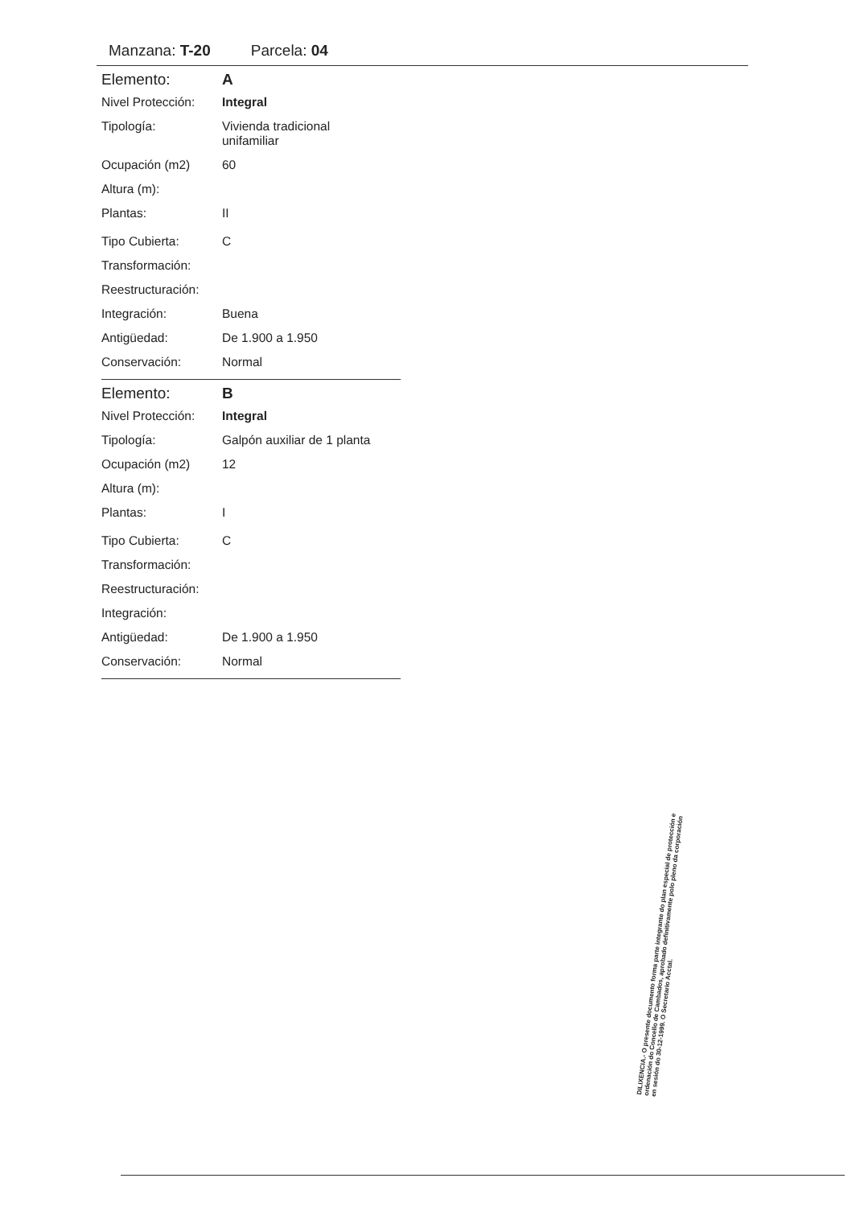Manzana: T-20 Parcela: 04
| Elemento: | A |
| Nivel Protección: | Integral |
| Tipología: | Vivienda tradicional unifamiliar |
| Ocupación (m2) | 60 |
| Altura (m): | |
| Plantas: | II |
| Tipo Cubierta: | C |
| Transformación: | |
| Reestructuración: | |
| Integración: | Buena |
| Antigüedad: | De 1.900 a 1.950 |
| Conservación: | Normal |
| Elemento: | B |
| Nivel Protección: | Integral |
| Tipología: | Galpón auxiliar de 1 planta |
| Ocupación (m2) | 12 |
| Altura (m): | |
| Plantas: | I |
| Tipo Cubierta: | C |
| Transformación: | |
| Reestructuración: | |
| Integración: | |
| Antigüedad: | De 1.900 a 1.950 |
| Conservación: | Normal |
DILIXENCIA.- O presente documento forma parte integrante do plan especial de protección e ordenación do Concello de Cambados, aprobado definitivamente polo pleno da corporación en sesión do 30-12-1999. O Secretario Acctal.